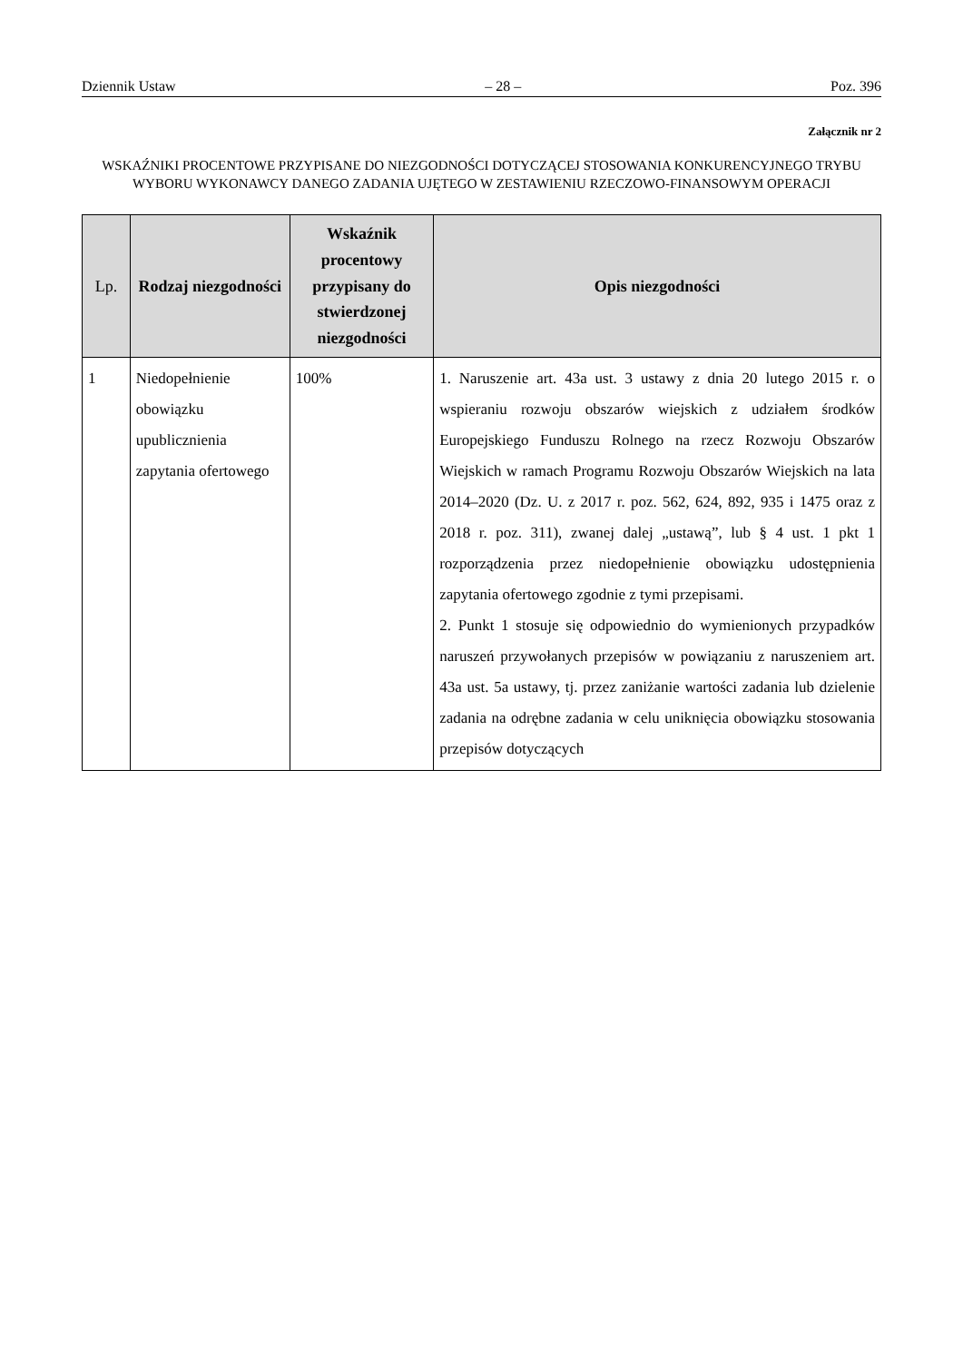Dziennik Ustaw – 28 – Poz. 396
Załącznik nr 2
WSKAŹNIKI PROCENTOWE PRZYPISANE DO NIEZGODNOŚCI DOTYCZĄCEJ STOSOWANIA KONKURENCYJNEGO TRYBU WYBORU WYKONAWCY DANEGO ZADANIA UJĘTEGO W ZESTAWIENIU RZECZOWO-FINANSOWYM OPERACJI
| Lp. | Rodzaj niezgodności | Wskaźnik procentowy przypisany do stwierdzonej niezgodności | Opis niezgodności |
| --- | --- | --- | --- |
| 1 | Niedopełnienie obowiązku upublicznienia zapytania ofertowego | 100% | 1. Naruszenie art. 43a ust. 3 ustawy z dnia 20 lutego 2015 r. o wspieraniu rozwoju obszarów wiejskich z udziałem środków Europejskiego Funduszu Rolnego na rzecz Rozwoju Obszarów Wiejskich w ramach Programu Rozwoju Obszarów Wiejskich na lata 2014–2020 (Dz. U. z 2017 r. poz. 562, 624, 892, 935 i 1475 oraz z 2018 r. poz. 311), zwanej dalej „ustawą”, lub § 4 ust. 1 pkt 1 rozporządzenia przez niedopełnienie obowiązku udostępnienia zapytania ofertowego zgodnie z tymi przepisami. 2. Punkt 1 stosuje się odpowiednio do wymienionych przypadków naruszeń przywołanych przepisów w powiązaniu z naruszeniem art. 43a ust. 5a ustawy, tj. przez zaniżanie wartości zadania lub dzielenie zadania na odrębne zadania w celu uniknięcia obowiązku stosowania przepisów dotyczących |